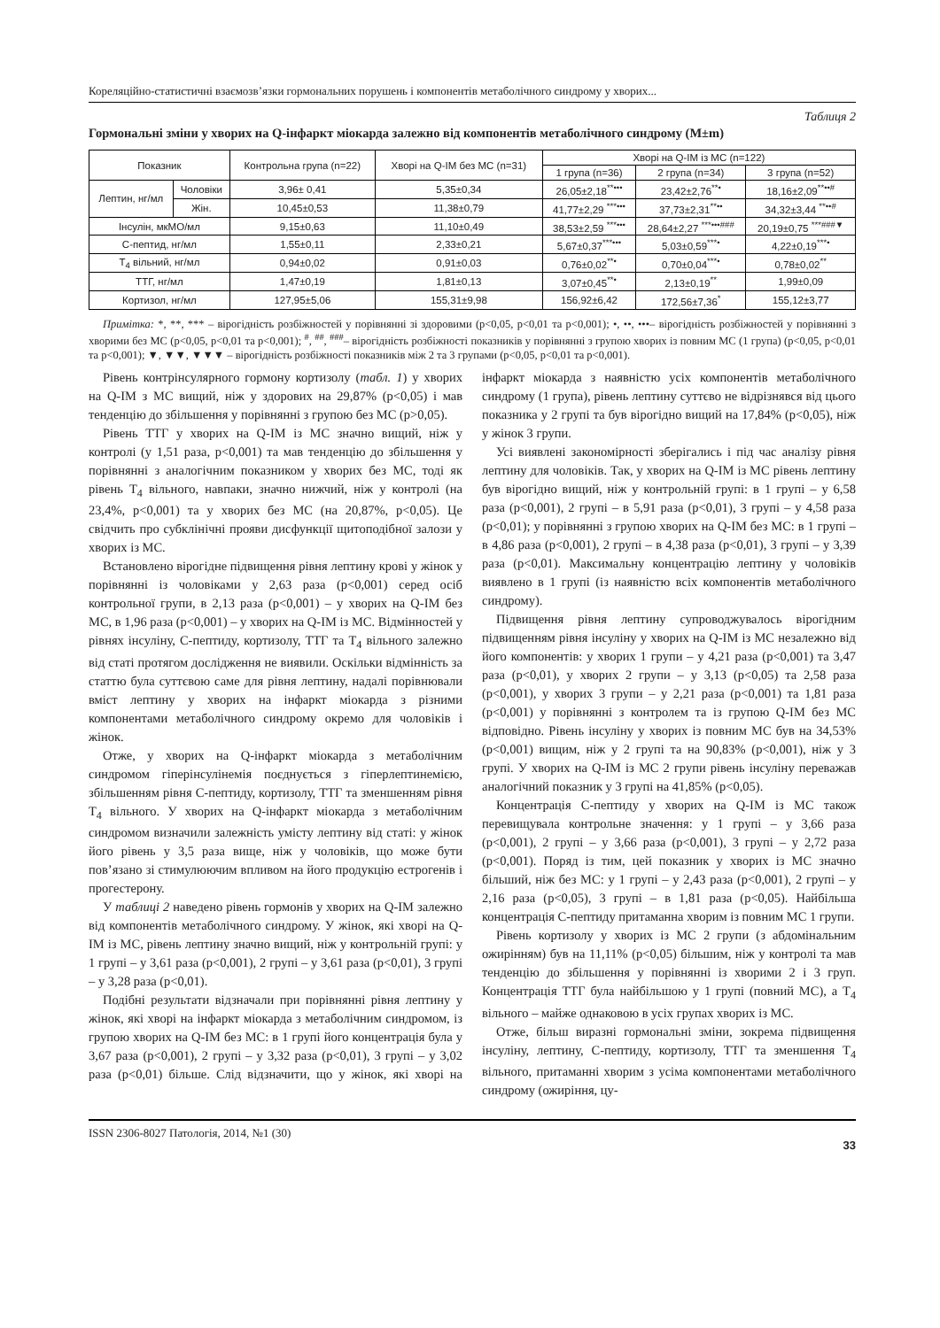Кореляційно-статистичні взаємозв’язки гормональних порушень і компонентів метаболічного синдрому у хворих...
Таблиця 2
Гормональні зміни у хворих на Q-інфаркт міокарда залежно від компонентів метаболічного синдрому (M±m)
| Показник | | Контрольна група (n=22) | Хворі на Q-ІМ без МС (n=31) | Хворі на Q-ІМ із МС (n=122) | | |
| --- | --- | --- | --- | --- | --- | --- |
| | | | | 1 група (n=36) | 2 група (n=34) | 3 група (n=52) |
| Лептин, нг/мл | Чоловіки | 3,96± 0,41 | 5,35±0,34 | 26,05±2,18<sup>**•••</sup> | 23,42±2,76<sup>**•</sup> | 18,16±2,09<sup>**••#</sup> |
| | Жін. | 10,45±0,53 | 11,38±0,79 | 41,77±2,29 <sup>***•••</sup> | 37,73±2,31<sup>**••</sup> | 34,32±3,44 <sup>**••#</sup> |
| Інсулін, мкМО/мл | | 9,15±0,63 | 11,10±0,49 | 38,53±2,59 <sup>***•••</sup> | 28,64±2,27 <sup>***•••###</sup> | 20,19±0,75 <sup>***###▼</sup> |
| С-пептид, нг/мл | | 1,55±0,11 | 2,33±0,21 | 5,67±0,37<sup>***•••</sup> | 5,03±0,59<sup>***•</sup> | 4,22±0,19<sup>***•</sup> |
| Т<sub>4</sub> вільний, нг/мл | | 0,94±0,02 | 0,91±0,03 | 0,76±0,02<sup>**•</sup> | 0,70±0,04<sup>***•</sup> | 0,78±0,02<sup>**</sup> |
| ТТГ, нг/мл | | 1,47±0,19 | 1,81±0,13 | 3,07±0,45<sup>**•</sup> | 2,13±0,19<sup>**</sup> | 1,99±0,09 |
| Кортизол, нг/мл | | 127,95±5,06 | 155,31±9,98 | 156,92±6,42 | 172,56±7,36<sup>*</sup> | 155,12±3,77 |
Примітка: *, **, *** – вірогідність розбіжностей у порівнянні зі здоровими (p<0,05, p<0,01 та p<0,001); •, ••, •••– вірогідність розбіжностей у порівнянні з хворими без МС (p<0,05, p<0,01 та p<0,001); <sup>#</sup>, <sup>##</sup>, <sup>###</sup>– вірогідність розбіжності показників у порівнянні з групою хворих із повним МС (1 група) (p<0,05, p<0,01 та p<0,001); ▼, ▼▼, ▼▼▼ – вірогідність розбіжності показників між 2 та 3 групами (p<0,05, p<0,01 та p<0,001).
Рівень контрінсулярного гормону кортизолу (табл. 1) у хворих на Q-ІМ з МС вищий, ніж у здорових на 29,87% (p<0,05) і мав тенденцію до збільшення у порівнянні з групою без МС (p>0,05).
Рівень ТТГ у хворих на Q-ІМ із МС значно вищий, ніж у контролі (у 1,51 раза, p<0,001) та мав тенденцію до збільшення у порівнянні з аналогічним показником у хворих без МС, тоді як рівень Т<sub>4</sub> вільного, навпаки, значно нижчий, ніж у контролі (на 23,4%, p<0,001) та у хворих без МС (на 20,87%, p<0,05). Це свідчить про субклінічні прояви дисфункції щитоподібної залози у хворих із МС.
Встановлено вірогідне підвищення рівня лептину крові у жінок у порівнянні із чоловіками у 2,63 раза (p<0,001) серед осіб контрольної групи, в 2,13 раза (p<0,001) – у хворих на Q-ІМ без МС, в 1,96 раза (p<0,001) – у хворих на Q-ІМ із МС. Відмінностей у рівнях інсуліну, С-пептиду, кортизолу, ТТГ та Т<sub>4</sub> вільного залежно від статі протягом дослідження не виявили. Оскільки відмінність за статтю була суттєвою саме для рівня лептину, надалі порівнювали вміст лептину у хворих на інфаркт міокарда з різними компонентами метаболічного синдрому окремо для чоловіків і жінок.
Отже, у хворих на Q-інфаркт міокарда з метаболічним синдромом гіперінсулінемія поєднується з гіперлептинемією, збільшенням рівня С-пептиду, кортизолу, ТТГ та зменшенням рівня Т<sub>4</sub> вільного. У хворих на Q-інфаркт міокарда з метаболічним синдромом визначили залежність умісту лептину від статі: у жінок його рівень у 3,5 раза вище, ніж у чоловіків, що може бути пов’язано зі стимулюючим впливом на його продукцію естрогенів і прогестерону.
У таблиці 2 наведено рівень гормонів у хворих на Q-ІМ залежно від компонентів метаболічного синдрому. У жінок, які хворі на Q-ІМ із МС, рівень лептину значно вищий, ніж у контрольній групі: у 1 групі – у 3,61 раза (p<0,001), 2 групі – у 3,61 раза (p<0,01), 3 групі – у 3,28 раза (p<0,01).
Подібні результати відзначали при порівнянні рівня лептину у жінок, які хворі на інфаркт міокарда з метаболічним синдромом, із групою хворих на Q-ІМ без МС: в 1 групі його концентрація була у 3,67 раза (p<0,001), 2 групі – у 3,32 раза (p<0,01), 3 групі – у 3,02 раза (p<0,01) більше. Слід відзначити, що у жінок, які хворі на інфаркт міокарда з наявністю усіх компонентів метаболічного синдрому (1 група), рівень лептину суттєво не відрізнявся від цього показника у 2 групі та був вірогідно вищий на 17,84% (p<0,05), ніж у жінок 3 групи.
Усі виявлені закономірності зберігались і під час аналізу рівня лептину для чоловіків. Так, у хворих на Q-ІМ із МС рівень лептину був вірогідно вищий, ніж у контрольній групі: в 1 групі – у 6,58 раза (p<0,001), 2 групі – в 5,91 раза (p<0,01), 3 групі – у 4,58 раза (p<0,01); у порівнянні з групою хворих на Q-ІМ без МС: в 1 групі – в 4,86 раза (p<0,001), 2 групі – в 4,38 раза (p<0,01), 3 групі – у 3,39 раза (p<0,01). Максимальну концентрацію лептину у чоловіків виявлено в 1 групі (із наявністю всіх компонентів метаболічного синдрому).
Підвищення рівня лептину супроводжувалось вірогідним підвищенням рівня інсуліну у хворих на Q-ІМ із МС незалежно від його компонентів: у хворих 1 групи – у 4,21 раза (p<0,001) та 3,47 раза (p<0,01), у хворих 2 групи – у 3,13 (p<0,05) та 2,58 раза (p<0,001), у хворих 3 групи – у 2,21 раза (p<0,001) та 1,81 раза (p<0,001) у порівнянні з контролем та із групою Q-ІМ без МС відповідно. Рівень інсуліну у хворих із повним МС був на 34,53% (p<0,001) вищим, ніж у 2 групі та на 90,83% (p<0,001), ніж у 3 групі. У хворих на Q-ІМ із МС 2 групи рівень інсуліну переважав аналогічний показник у 3 групі на 41,85% (p<0,05).
Концентрація С-пептиду у хворих на Q-ІМ із МС також перевищувала контрольне значення: у 1 групі – у 3,66 раза (p<0,001), 2 групі – у 3,66 раза (p<0,001), 3 групі – у 2,72 раза (p<0,001). Поряд із тим, цей показник у хворих із МС значно більший, ніж без МС: у 1 групі – у 2,43 раза (p<0,001), 2 групі – у 2,16 раза (p<0,05), 3 групі – в 1,81 раза (p<0,05). Найбільша концентрація С-пептиду притаманна хворим із повним МС 1 групи.
Рівень кортизолу у хворих із МС 2 групи (з абдомінальним ожирінням) був на 11,11% (p<0,05) більшим, ніж у контролі та мав тенденцію до збільшення у порівнянні із хворими 2 і 3 груп. Концентрація ТТГ була найбільшою у 1 групі (повний МС), а Т<sub>4</sub> вільного – майже однаковою в усіх групах хворих із МС.
Отже, більш виразні гормональні зміни, зокрема підвищення інсуліну, лептину, С-пептиду, кортизолу, ТТГ та зменшення Т<sub>4</sub> вільного, притаманні хворим з усіма компонентами метаболічного синдрому (ожиріння, цу-
ISSN 2306-8027 Патологія, 2014, №1 (30) 33